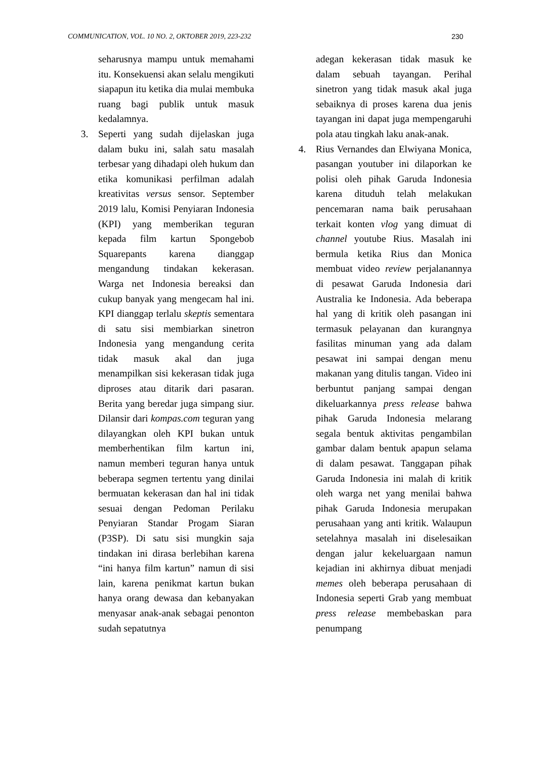COMMUNICATION, VOL. 10 NO. 2, OKTOBER 2019, 223-232 230
seharusnya mampu untuk memahami itu. Konsekuensi akan selalu mengikuti siapapun itu ketika dia mulai membuka ruang bagi publik untuk masuk kedalamnya.
3. Seperti yang sudah dijelaskan juga dalam buku ini, salah satu masalah terbesar yang dihadapi oleh hukum dan etika komunikasi perfilman adalah kreativitas versus sensor. September 2019 lalu, Komisi Penyiaran Indonesia (KPI) yang memberikan teguran kepada film kartun Spongebob Squarepants karena dianggap mengandung tindakan kekerasan. Warga net Indonesia bereaksi dan cukup banyak yang mengecam hal ini. KPI dianggap terlalu skeptis sementara di satu sisi membiarkan sinetron Indonesia yang mengandung cerita tidak masuk akal dan juga menampilkan sisi kekerasan tidak juga diproses atau ditarik dari pasaran. Berita yang beredar juga simpang siur. Dilansir dari kompas.com teguran yang dilayangkan oleh KPI bukan untuk memberhentikan film kartun ini, namun memberi teguran hanya untuk beberapa segmen tertentu yang dinilai bermuatan kekerasan dan hal ini tidak sesuai dengan Pedoman Perilaku Penyiaran Standar Progam Siaran (P3SP). Di satu sisi mungkin saja tindakan ini dirasa berlebihan karena “ini hanya film kartun” namun di sisi lain, karena penikmat kartun bukan hanya orang dewasa dan kebanyakan menyasar anak-anak sebagai penonton sudah sepatutnya
adegan kekerasan tidak masuk ke dalam sebuah tayangan. Perihal sinetron yang tidak masuk akal juga sebaiknya di proses karena dua jenis tayangan ini dapat juga mempengaruhi pola atau tingkah laku anak-anak.
4. Rius Vernandes dan Elwiyana Monica, pasangan youtuber ini dilaporkan ke polisi oleh pihak Garuda Indonesia karena dituduh telah melakukan pencemaran nama baik perusahaan terkait konten vlog yang dimuat di channel youtube Rius. Masalah ini bermula ketika Rius dan Monica membuat video review perjalanannya di pesawat Garuda Indonesia dari Australia ke Indonesia. Ada beberapa hal yang di kritik oleh pasangan ini termasuk pelayanan dan kurangnya fasilitas minuman yang ada dalam pesawat ini sampai dengan menu makanan yang ditulis tangan. Video ini berbuntut panjang sampai dengan dikeluarkannya press release bahwa pihak Garuda Indonesia melarang segala bentuk aktivitas pengambilan gambar dalam bentuk apapun selama di dalam pesawat. Tanggapan pihak Garuda Indonesia ini malah di kritik oleh warga net yang menilai bahwa pihak Garuda Indonesia merupakan perusahaan yang anti kritik. Walaupun setelahnya masalah ini diselesaikan dengan jalur kekeluargaan namun kejadian ini akhirnya dibuat menjadi memes oleh beberapa perusahaan di Indonesia seperti Grab yang membuat press release membebaskan para penumpang